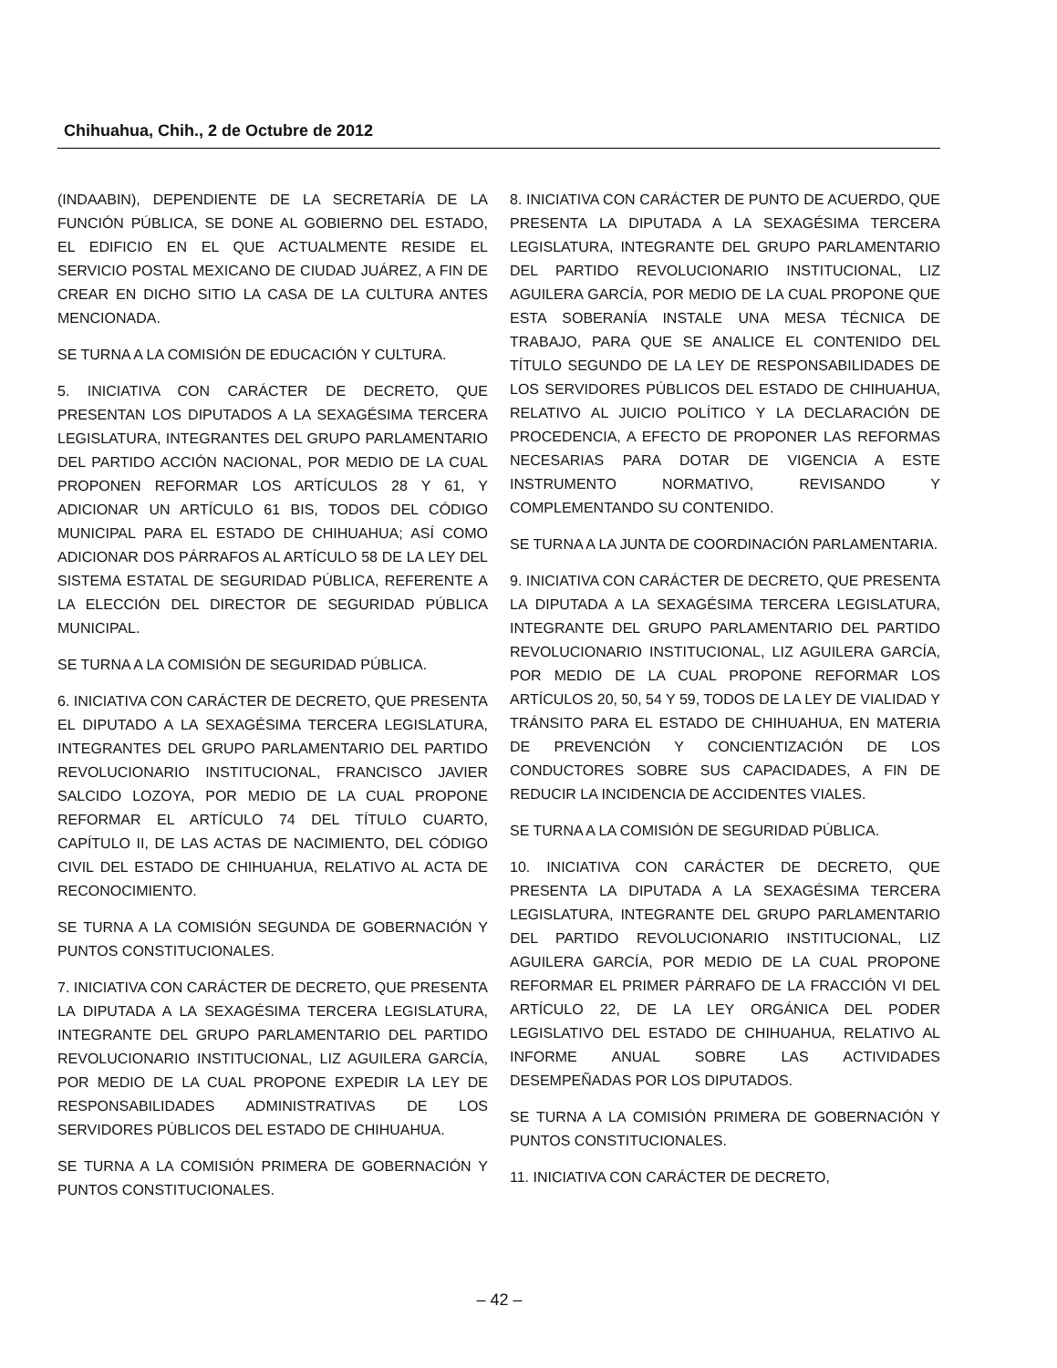Chihuahua, Chih., 2 de Octubre de 2012
(INDAABIN), DEPENDIENTE DE LA SECRETARÍA DE LA FUNCIÓN PÚBLICA, SE DONE AL GOBIERNO DEL ESTADO, EL EDIFICIO EN EL QUE ACTUALMENTE RESIDE EL SERVICIO POSTAL MEXICANO DE CIUDAD JUÁREZ, A FIN DE CREAR EN DICHO SITIO LA CASA DE LA CULTURA ANTES MENCIONADA.
SE TURNA A LA COMISIÓN DE EDUCACIÓN Y CULTURA.
5. INICIATIVA CON CARÁCTER DE DECRETO, QUE PRESENTAN LOS DIPUTADOS A LA SEXAGÉSIMA TERCERA LEGISLATURA, INTEGRANTES DEL GRUPO PARLAMENTARIO DEL PARTIDO ACCIÓN NACIONAL, POR MEDIO DE LA CUAL PROPONEN REFORMAR LOS ARTÍCULOS 28 Y 61, Y ADICIONAR UN ARTÍCULO 61 BIS, TODOS DEL CÓDIGO MUNICIPAL PARA EL ESTADO DE CHIHUAHUA; ASÍ COMO ADICIONAR DOS PÁRRAFOS AL ARTÍCULO 58 DE LA LEY DEL SISTEMA ESTATAL DE SEGURIDAD PÚBLICA, REFERENTE A LA ELECCIÓN DEL DIRECTOR DE SEGURIDAD PÚBLICA MUNICIPAL.
SE TURNA A LA COMISIÓN DE SEGURIDAD PÚBLICA.
6. INICIATIVA CON CARÁCTER DE DECRETO, QUE PRESENTA EL DIPUTADO A LA SEXAGÉSIMA TERCERA LEGISLATURA, INTEGRANTES DEL GRUPO PARLAMENTARIO DEL PARTIDO REVOLUCIONARIO INSTITUCIONAL, FRANCISCO JAVIER SALCIDO LOZOYA, POR MEDIO DE LA CUAL PROPONE REFORMAR EL ARTÍCULO 74 DEL TÍTULO CUARTO, CAPÍTULO II, DE LAS ACTAS DE NACIMIENTO, DEL CÓDIGO CIVIL DEL ESTADO DE CHIHUAHUA, RELATIVO AL ACTA DE RECONOCIMIENTO.
SE TURNA A LA COMISIÓN SEGUNDA DE GOBERNACIÓN Y PUNTOS CONSTITUCIONALES.
7. INICIATIVA CON CARÁCTER DE DECRETO, QUE PRESENTA LA DIPUTADA A LA SEXAGÉSIMA TERCERA LEGISLATURA, INTEGRANTE DEL GRUPO PARLAMENTARIO DEL PARTIDO REVOLUCIONARIO INSTITUCIONAL, LIZ AGUILERA GARCÍA, POR MEDIO DE LA CUAL PROPONE EXPEDIR LA LEY DE RESPONSABILIDADES ADMINISTRATIVAS DE LOS SERVIDORES PÚBLICOS DEL ESTADO DE CHIHUAHUA.
SE TURNA A LA COMISIÓN PRIMERA DE GOBERNACIÓN Y PUNTOS CONSTITUCIONALES.
8. INICIATIVA CON CARÁCTER DE PUNTO DE ACUERDO, QUE PRESENTA LA DIPUTADA A LA SEXAGÉSIMA TERCERA LEGISLATURA, INTEGRANTE DEL GRUPO PARLAMENTARIO DEL PARTIDO REVOLUCIONARIO INSTITUCIONAL, LIZ AGUILERA GARCÍA, POR MEDIO DE LA CUAL PROPONE QUE ESTA SOBERANÍA INSTALE UNA MESA TÉCNICA DE TRABAJO, PARA QUE SE ANALICE EL CONTENIDO DEL TÍTULO SEGUNDO DE LA LEY DE RESPONSABILIDADES DE LOS SERVIDORES PÚBLICOS DEL ESTADO DE CHIHUAHUA, RELATIVO AL JUICIO POLÍTICO Y LA DECLARACIÓN DE PROCEDENCIA, A EFECTO DE PROPONER LAS REFORMAS NECESARIAS PARA DOTAR DE VIGENCIA A ESTE INSTRUMENTO NORMATIVO, REVISANDO Y COMPLEMENTANDO SU CONTENIDO.
SE TURNA A LA JUNTA DE COORDINACIÓN PARLAMENTARIA.
9. INICIATIVA CON CARÁCTER DE DECRETO, QUE PRESENTA LA DIPUTADA A LA SEXAGÉSIMA TERCERA LEGISLATURA, INTEGRANTE DEL GRUPO PARLAMENTARIO DEL PARTIDO REVOLUCIONARIO INSTITUCIONAL, LIZ AGUILERA GARCÍA, POR MEDIO DE LA CUAL PROPONE REFORMAR LOS ARTÍCULOS 20, 50, 54 Y 59, TODOS DE LA LEY DE VIALIDAD Y TRÁNSITO PARA EL ESTADO DE CHIHUAHUA, EN MATERIA DE PREVENCIÓN Y CONCIENTIZACIÓN DE LOS CONDUCTORES SOBRE SUS CAPACIDADES, A FIN DE REDUCIR LA INCIDENCIA DE ACCIDENTES VIALES.
SE TURNA A LA COMISIÓN DE SEGURIDAD PÚBLICA.
10. INICIATIVA CON CARÁCTER DE DECRETO, QUE PRESENTA LA DIPUTADA A LA SEXAGÉSIMA TERCERA LEGISLATURA, INTEGRANTE DEL GRUPO PARLAMENTARIO DEL PARTIDO REVOLUCIONARIO INSTITUCIONAL, LIZ AGUILERA GARCÍA, POR MEDIO DE LA CUAL PROPONE REFORMAR EL PRIMER PÁRRAFO DE LA FRACCIÓN VI DEL ARTÍCULO 22, DE LA LEY ORGÁNICA DEL PODER LEGISLATIVO DEL ESTADO DE CHIHUAHUA, RELATIVO AL INFORME ANUAL SOBRE LAS ACTIVIDADES DESEMPEÑADAS POR LOS DIPUTADOS.
SE TURNA A LA COMISIÓN PRIMERA DE GOBERNACIÓN Y PUNTOS CONSTITUCIONALES.
11. INICIATIVA CON CARÁCTER DE DECRETO,
– 42 –